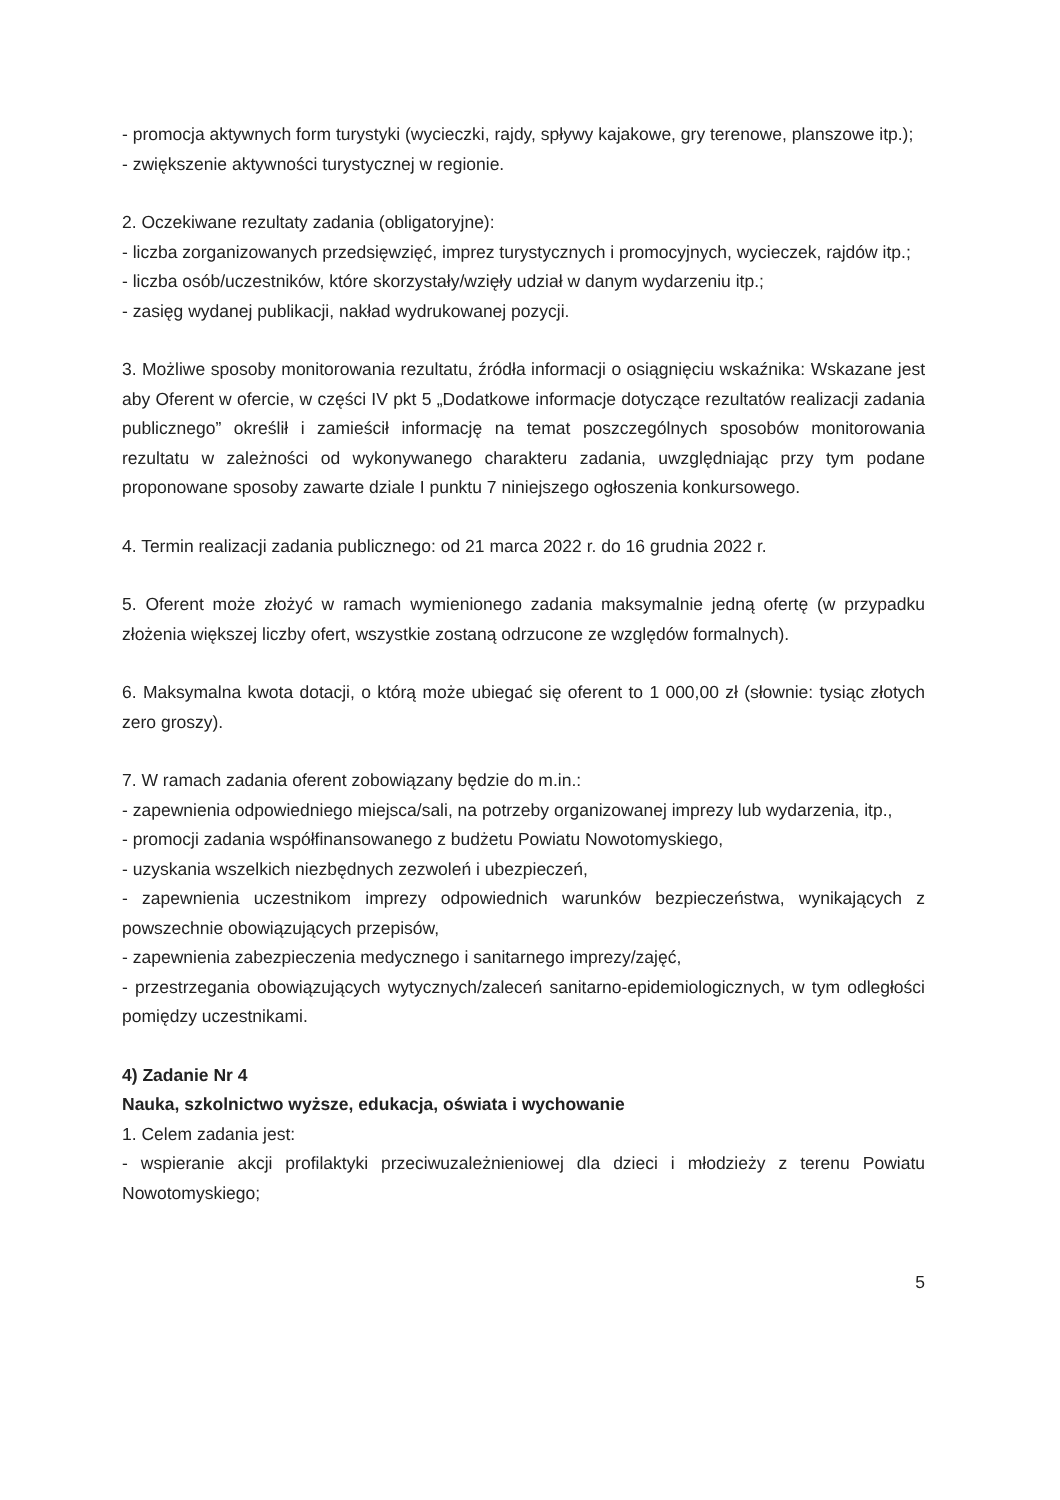- promocja aktywnych form turystyki (wycieczki, rajdy, spływy kajakowe, gry terenowe, planszowe itp.);
- zwiększenie aktywności turystycznej w regionie.
2. Oczekiwane rezultaty zadania (obligatoryjne):
- liczba zorganizowanych przedsięwzięć, imprez turystycznych i promocyjnych, wycieczek, rajdów itp.;
- liczba osób/uczestników, które skorzystały/wzięły udział w danym wydarzeniu itp.;
- zasięg wydanej publikacji, nakład wydrukowanej pozycji.
3. Możliwe sposoby monitorowania rezultatu, źródła informacji o osiągnięciu wskaźnika: Wskazane jest aby Oferent w ofercie, w części IV pkt 5 „Dodatkowe informacje dotyczące rezultatów realizacji zadania publicznego” określił i zamieścił informację na temat poszczególnych sposobów monitorowania rezultatu w zależności od wykonywanego charakteru zadania, uwzględniając przy tym podane proponowane sposoby zawarte dziale I punktu 7 niniejszego ogłoszenia konkursowego.
4. Termin realizacji zadania publicznego: od 21 marca 2022 r. do 16 grudnia 2022 r.
5. Oferent może złożyć w ramach wymienionego zadania maksymalnie jedną ofertę (w przypadku złożenia większej liczby ofert, wszystkie zostaną odrzucone ze względów formalnych).
6. Maksymalna kwota dotacji, o którą może ubiegać się oferent to 1 000,00 zł (słownie: tysiąc złotych zero groszy).
7. W ramach zadania oferent zobowiązany będzie do m.in.:
- zapewnienia odpowiedniego miejsca/sali, na potrzeby organizowanej imprezy lub wydarzenia, itp.,
- promocji zadania współfinansowanego z budżetu Powiatu Nowotomyskiego,
- uzyskania wszelkich niezbędnych zezwoleń i ubezpieczeń,
- zapewnienia uczestnikom imprezy odpowiednich warunków bezpieczeństwa, wynikających z powszechnie obowiązujących przepisów,
- zapewnienia zabezpieczenia medycznego i sanitarnego imprezy/zajęć,
- przestrzegania obowiązujących wytycznych/zaleceń sanitarno-epidemiologicznych, w tym odległości pomiędzy uczestnikami.
4) Zadanie Nr 4
Nauka, szkolnictwo wyższe, edukacja, oświata i wychowanie
1. Celem zadania jest:
- wspieranie akcji profilaktyki przeciwuzależnieniowej dla dzieci i młodzieży z terenu Powiatu Nowotomyskiego;
5